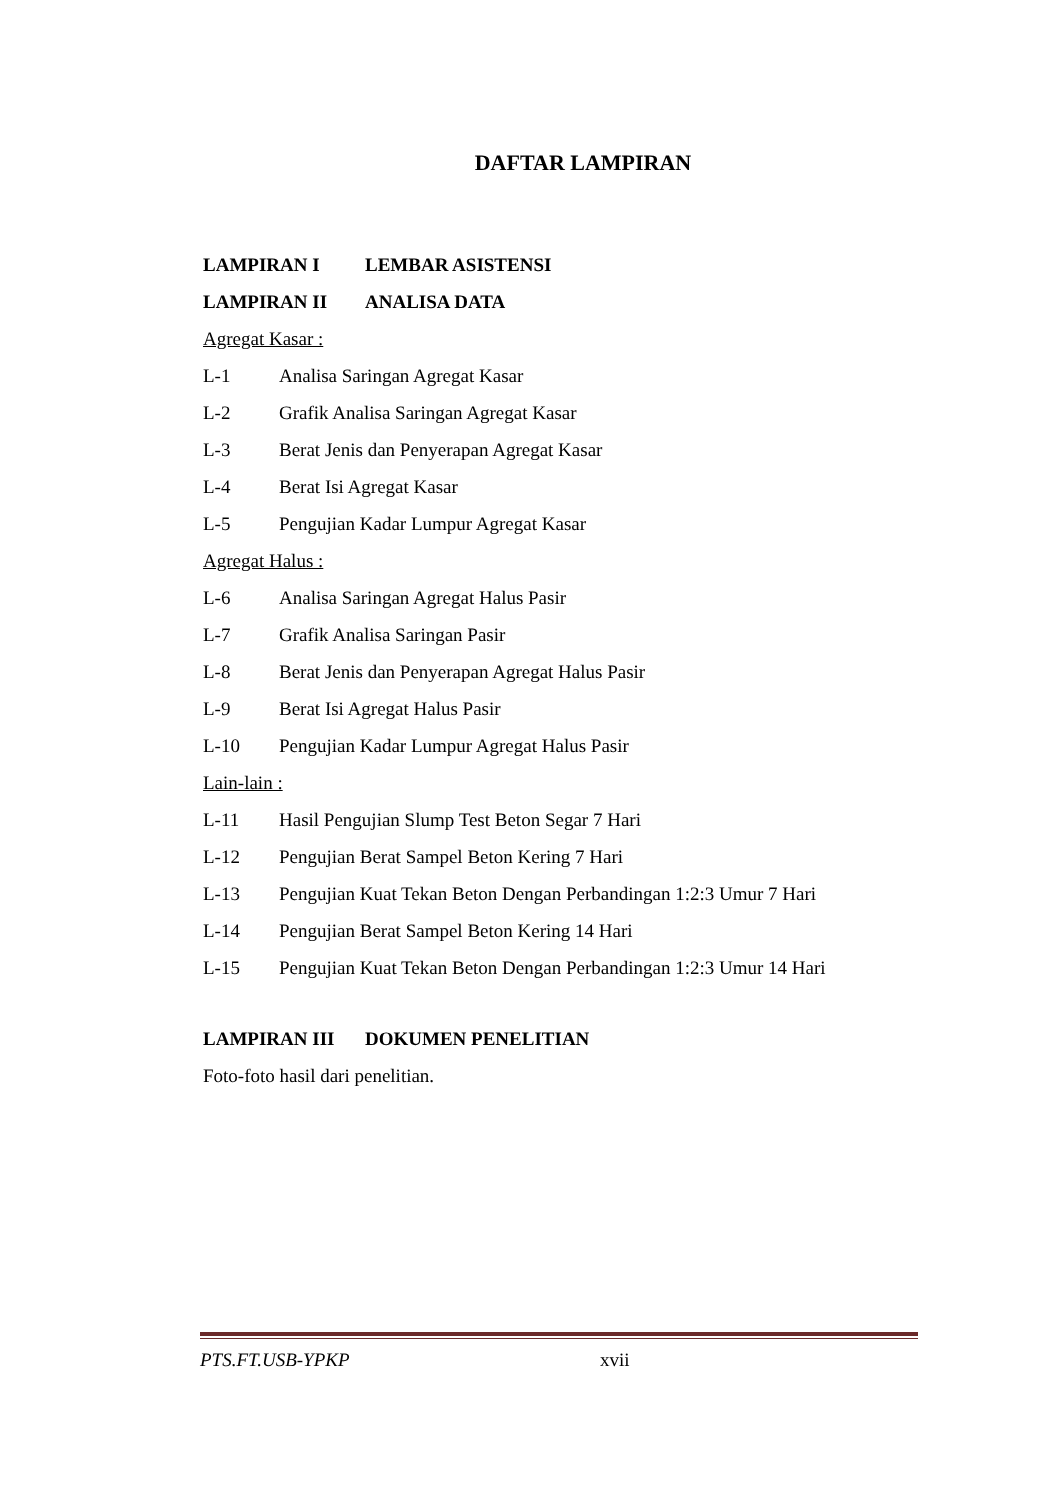DAFTAR LAMPIRAN
LAMPIRAN I LEMBAR ASISTENSI
LAMPIRAN II ANALISA DATA
Agregat Kasar :
L-1 Analisa Saringan Agregat Kasar
L-2 Grafik Analisa Saringan Agregat Kasar
L-3 Berat Jenis dan Penyerapan Agregat Kasar
L-4 Berat Isi Agregat Kasar
L-5 Pengujian Kadar Lumpur Agregat Kasar
Agregat Halus :
L-6 Analisa Saringan Agregat Halus Pasir
L-7 Grafik Analisa Saringan Pasir
L-8 Berat Jenis dan Penyerapan Agregat Halus Pasir
L-9 Berat Isi Agregat Halus Pasir
L-10 Pengujian Kadar Lumpur Agregat Halus Pasir
Lain-lain :
L-11 Hasil Pengujian Slump Test Beton Segar 7 Hari
L-12 Pengujian Berat Sampel Beton Kering 7 Hari
L-13 Pengujian Kuat Tekan Beton Dengan Perbandingan 1:2:3 Umur 7 Hari
L-14 Pengujian Berat Sampel Beton Kering 14 Hari
L-15 Pengujian Kuat Tekan Beton Dengan Perbandingan 1:2:3 Umur 14 Hari
LAMPIRAN III DOKUMEN PENELITIAN
Foto-foto hasil dari penelitian.
PTS.FT.USB-YPKP xvii